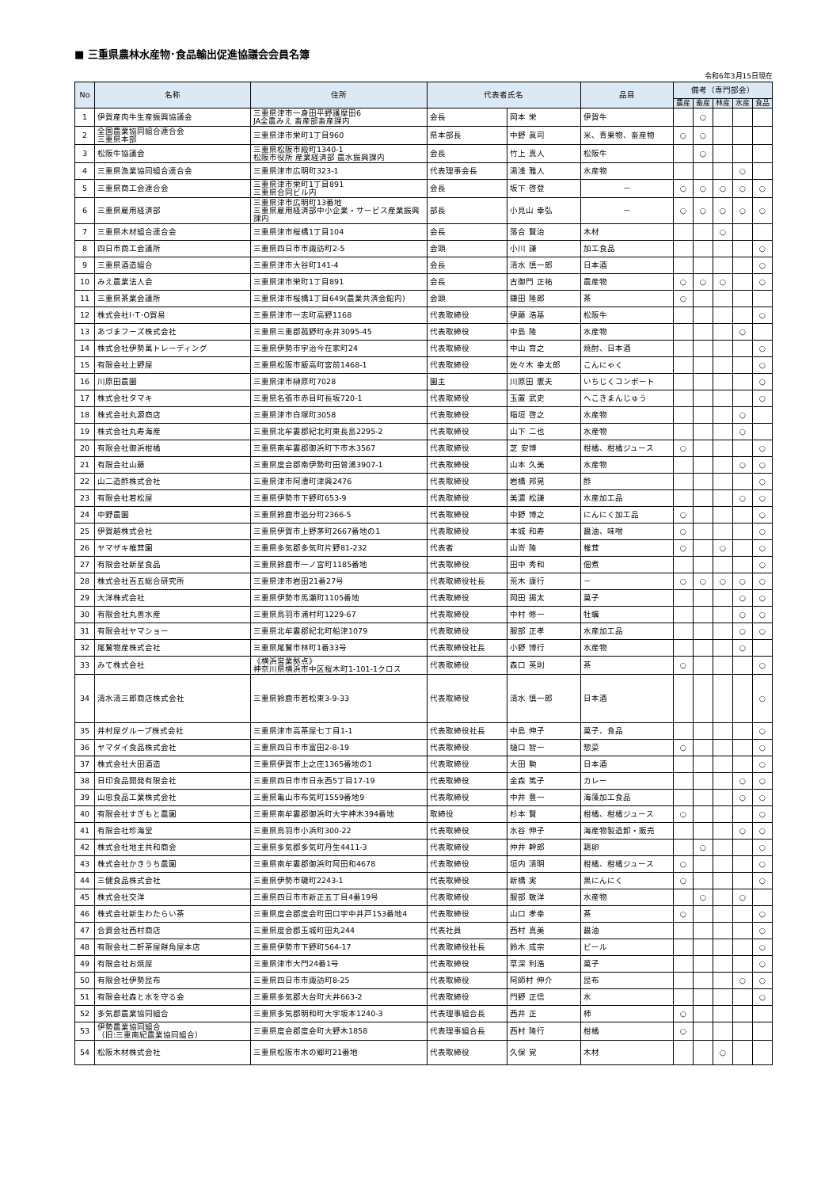■ 三重県農林水産物･食品輸出促進協議会会員名簿
令和6年3月15日現在
| No | 名称 | 住所 | 代表者氏名 | | 品目 | 備考（専門部会） | | | | |
| --- | --- | --- | --- | --- | --- | --- | --- | --- | --- | --- |
| | | | | | | 農産 | 畜産 | 林産 | 水産 | 食品 |
| 1 | 伊賀産肉牛生産振興協議会 | 三重県津市一身田平野護摩田6 JA全農みえ 畜産部畜産課内 | 会長 | 岡本 栄 | 伊賀牛 | | ○ | | | |
| 2 | 全国農業協同組合連合会 三重県本部 | 三重県津市栄町1丁目960 | 県本部長 | 中野 眞司 | 米、青果物、畜産物 | ○ | ○ | | | |
| 3 | 松阪牛協議会 | 三重県松阪市殿町1340-1 松阪市役所 産業経済部 農水振興課内 | 会長 | 竹上 真人 | 松阪牛 | | ○ | | | |
| 4 | 三重県漁業協同組合連合会 | 三重県津市広明町323-1 | 代表理事会長 | 湯浅 雅人 | 水産物 | | | | ○ | |
| 5 | 三重県商工会連合会 | 三重県津市栄町1丁目891 三重県合同ビル内 | 会長 | 坂下 啓登 | － | ○ | ○ | ○ | ○ | ○ |
| 6 | 三重県雇用経済部 | 三重県津市広明町13番地 三重県雇用経済部中小企業・サービス産業振興課内 | 部長 | 小見山 幸弘 | － | ○ | ○ | ○ | ○ | ○ |
| 7 | 三重県木材組合連合会 | 三重県津市桜橋1丁目104 | 会長 | 落合 賢治 | 木材 | | | ○ | | |
| 8 | 四日市商工会議所 | 三重県四日市市諏訪町2-5 | 会頭 | 小川 謙 | 加工食品 | | | | | ○ |
| 9 | 三重県酒造組合 | 三重県津市大谷町141-4 | 会長 | 清水 慎一郎 | 日本酒 | | | | | ○ |
| 10 | みえ農業法人会 | 三重県津市栄町1丁目891 | 会長 | 古御門 正祐 | 農産物 | ○ | ○ | ○ | | ○ |
| 11 | 三重県茶業会議所 | 三重県津市桜橋1丁目649(農業共済会館内) | 会頭 | 鎌田 隆郎 | 茶 | ○ | | | | |
| 12 | 株式会社I･T･O貿易 | 三重県津市一志町高野1168 | 代表取締役 | 伊藤 浩基 | 松阪牛 | | | | | ○ |
| 13 | あづまフーズ株式会社 | 三重県三重郡菰野町永井3095-45 | 代表取締役 | 中島 隆 | 水産物 | | | | ○ | |
| 14 | 株式会社伊勢萬トレーディング | 三重県伊勢市宇治今在家町24 | 代表取締役 | 中山 育之 | 焼酎、日本酒 | | | | | ○ |
| 15 | 有限会社上野屋 | 三重県松阪市飯高町宮前1468-1 | 代表取締役 | 佐々木 幸太郎 | こんにゃく | | | | | ○ |
| 16 | 川原田農園 | 三重県津市榊原町7028 | 園主 | 川原田 憲夫 | いちじくコンポート | | | | | ○ |
| 17 | 株式会社タマキ | 三重県名張市赤目町長坂720-1 | 代表取締役 | 玉置 武史 | へこきまんじゅう | | | | | ○ |
| 18 | 株式会社丸源商店 | 三重県津市白塚町3058 | 代表取締役 | 稲垣 啓之 | 水産物 | | | | ○ | |
| 19 | 株式会社丸寿海産 | 三重県北牟婁郡紀北町東長島2295-2 | 代表取締役 | 山下 二也 | 水産物 | | | | ○ | |
| 20 | 有限会社御浜柑橘 | 三重県南牟婁郡御浜町下市木3567 | 代表取締役 | 芝 安博 | 柑橘、柑橘ジュース | ○ | | | | ○ |
| 21 | 有限会社山藤 | 三重県度会郡南伊勢町田曽浦3907-1 | 代表取締役 | 山本 久美 | 水産物 | | | | ○ | ○ |
| 22 | 山二造酢株式会社 | 三重県津市阿漕町津興2476 | 代表取締役 | 岩橋 邦晃 | 酢 | | | | | ○ |
| 23 | 有限会社若松屋 | 三重県伊勢市下野町653-9 | 代表取締役 | 美濃 松謙 | 水産加工品 | | | | ○ | ○ |
| 24 | 中野農園 | 三重県鈴鹿市追分町2366-5 | 代表取締役 | 中野 博之 | にんにく加工品 | ○ | | | | ○ |
| 25 | 伊賀越株式会社 | 三重県伊賀市上野茅町2667番地の1 | 代表取締役 | 本城 和寿 | 醤油、味噌 | ○ | | | | ○ |
| 26 | ヤマザキ椎茸園 | 三重県多気郡多気町片野81-232 | 代表者 | 山嵜 隆 | 椎茸 | ○ | | ○ | | ○ |
| 27 | 有限会社新星食品 | 三重県鈴鹿市一ノ宮町1185番地 | 代表取締役 | 田中 秀和 | 佃煮 | | | | | ○ |
| 28 | 株式会社百五総合研究所 | 三重県津市岩田21番27号 | 代表取締役社長 | 荒木 康行 | － | ○ | ○ | ○ | ○ | ○ |
| 29 | 大洋株式会社 | 三重県伊勢市馬瀬町1105番地 | 代表取締役 | 岡田 揚太 | 菓子 | | | | ○ | ○ |
| 30 | 有限会社丸善水産 | 三重県鳥羽市浦村町1229-67 | 代表取締役 | 中村 修一 | 牡蠣 | | | | ○ | ○ |
| 31 | 有限会社ヤマショー | 三重県北牟婁郡紀北町船津1079 | 代表取締役 | 服部 正孝 | 水産加工品 | | | | ○ | ○ |
| 32 | 尾鷲物産株式会社 | 三重県尾鷲市林町1番33号 | 代表取締役社長 | 小野 博行 | 水産物 | | | | ○ | |
| 33 | みて株式会社 | 《横浜営業拠点》 神奈川県横浜市中区桜木町1-101-1クロス | 代表取締役 | 森口 英則 | 茶 | ○ | | | | ○ |
| 34 | 清水清三郎商店株式会社 | 三重県鈴鹿市若松東3-9-33 | 代表取締役 | 清水 慎一郎 | 日本酒 | | | | | ○ |
| 35 | 井村屋グループ株式会社 | 三重県津市高茶屋七丁目1-1 | 代表取締役社長 | 中島 伸子 | 菓子、食品 | | | | | ○ |
| 36 | ヤマダイ食品株式会社 | 三重県四日市市富田2-8-19 | 代表取締役 | 樋口 智一 | 惣菜 | ○ | | | | ○ |
| 37 | 株式会社大田酒造 | 三重県伊賀市上之庄1365番地の1 | 代表取締役 | 大田 勲 | 日本酒 | | | | | ○ |
| 38 | 日印食品開発有限会社 | 三重県四日市市日永西5丁目17-19 | 代表取締役 | 金森 篤子 | カレー | | | | ○ | ○ |
| 39 | 山忠食品工業株式会社 | 三重県亀山市布気町1559番地9 | 代表取締役 | 中井 豊一 | 海藻加工食品 | | | | ○ | ○ |
| 40 | 有限会社すぎもと農園 | 三重県南牟婁郡御浜町大字神木394番地 | 取締役 | 杉本 賢 | 柑橘、柑橘ジュース | ○ | | | | ○ |
| 41 | 有限会社珍海堂 | 三重県鳥羽市小浜町300-22 | 代表取締役 | 水谷 伸子 | 海産物製造卸・販売 | | | | ○ | ○ |
| 42 | 株式会社地主共和商会 | 三重県多気郡多気町丹生4411-3 | 代表取締役 | 仲井 幹郎 | 鶏卵 | | ○ | | | ○ |
| 43 | 株式会社かきうち農園 | 三重県南牟婁郡御浜町阿田和4678 | 代表取締役 | 垣内 清明 | 柑橘、柑橘ジュース | ○ | | | | ○ |
| 44 | 三健食品株式会社 | 三重県伊勢市磯町2243-1 | 代表取締役 | 新橋 実 | 黒にんにく | ○ | | | | ○ |
| 45 | 株式会社交洋 | 三重県四日市市新正五丁目4番19号 | 代表取締役 | 服部 敏洋 | 水産物 | | ○ | | ○ | |
| 46 | 株式会社新生わたらい茶 | 三重県度会郡度会町田口字中井戸153番地4 | 代表取締役 | 山口 孝幸 | 茶 | ○ | | | | ○ |
| 47 | 合資会社西村商店 | 三重県度会郡玉城町田丸244 | 代表社員 | 西村 真美 | 醤油 | | | | | ○ |
| 48 | 有限会社二軒茶屋餅角屋本店 | 三重県伊勢市下野町564-17 | 代表取締役社長 | 鈴木 成宗 | ビール | | | | | ○ |
| 49 | 有限会社お焼屋 | 三重県津市大門24番1号 | 代表取締役 | 草深 利浩 | 菓子 | | | | | ○ |
| 50 | 有限会社伊勢昆布 | 三重県四日市市諏訪町8-25 | 代表取締役 | 阿師村 伸介 | 昆布 | | | | ○ | ○ |
| 51 | 有限会社森と水を守る会 | 三重県多気郡大台町大井663-2 | 代表取締役 | 門野 正信 | 水 | | | | | ○ |
| 52 | 多気郡農業協同組合 | 三重県多気郡明和町大字坂本1240-3 | 代表理事組合長 | 西井 正 | 柿 | ○ | | | | |
| 53 | 伊勢農業協同組合 （旧:三重南紀農業協同組合） | 三重県度会郡度会町大野木1858 | 代表理事組合長 | 西村 隆行 | 柑橘 | ○ | | | | |
| 54 | 松阪木材株式会社 | 三重県松阪市木の郷町21番地 | 代表取締役 | 久保 覚 | 木材 | | | ○ | | |